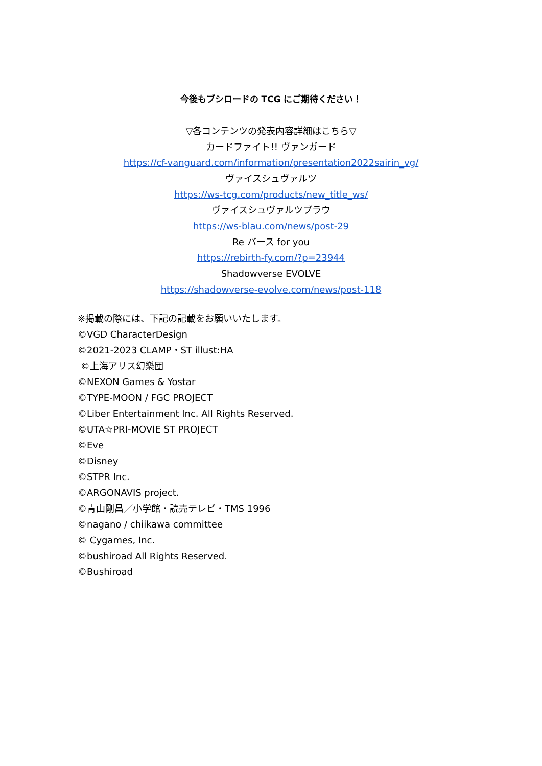今後もブシロードの TCG にご期待ください！
▽各コンテンツの発表内容詳細はこちら▽
カードファイト!! ヴァンガード
https://cf-vanguard.com/information/presentation2022sairin_vg/
ヴァイスシュヴァルツ
https://ws-tcg.com/products/new_title_ws/
ヴァイスシュヴァルツブラウ
https://ws-blau.com/news/post-29
Re バース for you
https://rebirth-fy.com/?p=23944
Shadowverse EVOLVE
https://shadowverse-evolve.com/news/post-118
※掲載の際には、下記の記載をお願いいたします。
©VGD CharacterDesign
©2021-2023 CLAMP・ST illust:HA
©上海アリス幻樂団
©NEXON Games & Yostar
©TYPE-MOON / FGC PROJECT
©Liber Entertainment Inc. All Rights Reserved.
©UTA☆PRI-MOVIE ST PROJECT
©Eve
©Disney
©STPR Inc.
©ARGONAVIS project.
©青山剛昌／小学館・読売テレビ・TMS 1996
©nagano / chiikawa committee
© Cygames, Inc.
©bushiroad All Rights Reserved.
©Bushiroad